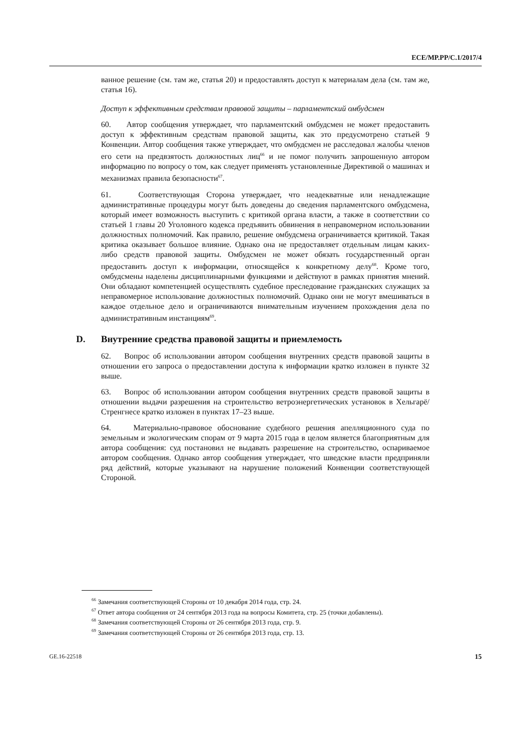ECE/MP.PP/C.1/2017/4
ванное решение (см. там же, статья 20) и предоставлять доступ к материалам дела (см. там же, статья 16).
Доступ к эффективным средствам правовой защиты – парламентский омбудсмен
60. Автор сообщения утверждает, что парламентский омбудсмен не может предоставить доступ к эффективным средствам правовой защиты, как это предусмотрено статьей 9 Конвенции. Автор сообщения также утверждает, что омбудсмен не расследовал жалобы членов его сети на предвзятость должностных лиц<sup>66</sup> и не помог получить запрошенную автором информацию по вопросу о том, как следует применять установленные Директивой о машинах и механизмах правила безопасности<sup>67</sup>.
61. Соответствующая Сторона утверждает, что неадекватные или ненадлежащие административные процедуры могут быть доведены до сведения парламентского омбудсмена, который имеет возможность выступить с критикой органа власти, а также в соответствии со статьей 1 главы 20 Уголовного кодекса предъявить обвинения в неправомерном использовании должностных полномочий. Как правило, решение омбудсмена ограничивается критикой. Такая критика оказывает большое влияние. Однако она не предоставляет отдельным лицам каких-либо средств правовой защиты. Омбудсмен не может обязать государственный орган предоставить доступ к информации, относящейся к конкретному делу<sup>68</sup>. Кроме того, омбудсмены наделены дисциплинарными функциями и действуют в рамках принятия мнений. Они обладают компетенцией осуществлять судебное преследование гражданских служащих за неправомерное использование должностных полномочий. Однако они не могут вмешиваться в каждое отдельное дело и ограничиваются внимательным изучением прохождения дела по административным инстанциям<sup>69</sup>.
D. Внутренние средства правовой защиты и приемлемость
62. Вопрос об использовании автором сообщения внутренних средств правовой защиты в отношении его запроса о предоставлении доступа к информации кратко изложен в пункте 32 выше.
63. Вопрос об использовании автором сообщения внутренних средств правовой защиты в отношении выдачи разрешения на строительство ветроэнергетических установок в Хельгарё/Стренгнесе кратко изложен в пунктах 17–23 выше.
64. Материально-правовое обоснование судебного решения апелляционного суда по земельным и экологическим спорам от 9 марта 2015 года в целом является благоприятным для автора сообщения: суд постановил не выдавать разрешение на строительство, оспариваемое автором сообщения. Однако автор сообщения утверждает, что шведские власти предприняли ряд действий, которые указывают на нарушение положений Конвенции соответствующей Стороной.
<sup>66</sup> Замечания соответствующей Стороны от 10 декабря 2014 года, стр. 24.
<sup>67</sup> Ответ автора сообщения от 24 сентября 2013 года на вопросы Комитета, стр. 25 (точки добавлены).
<sup>68</sup> Замечания соответствующей Стороны от 26 сентября 2013 года, стр. 9.
<sup>69</sup> Замечания соответствующей Стороны от 26 сентября 2013 года, стр. 13.
GE.16-22518 15